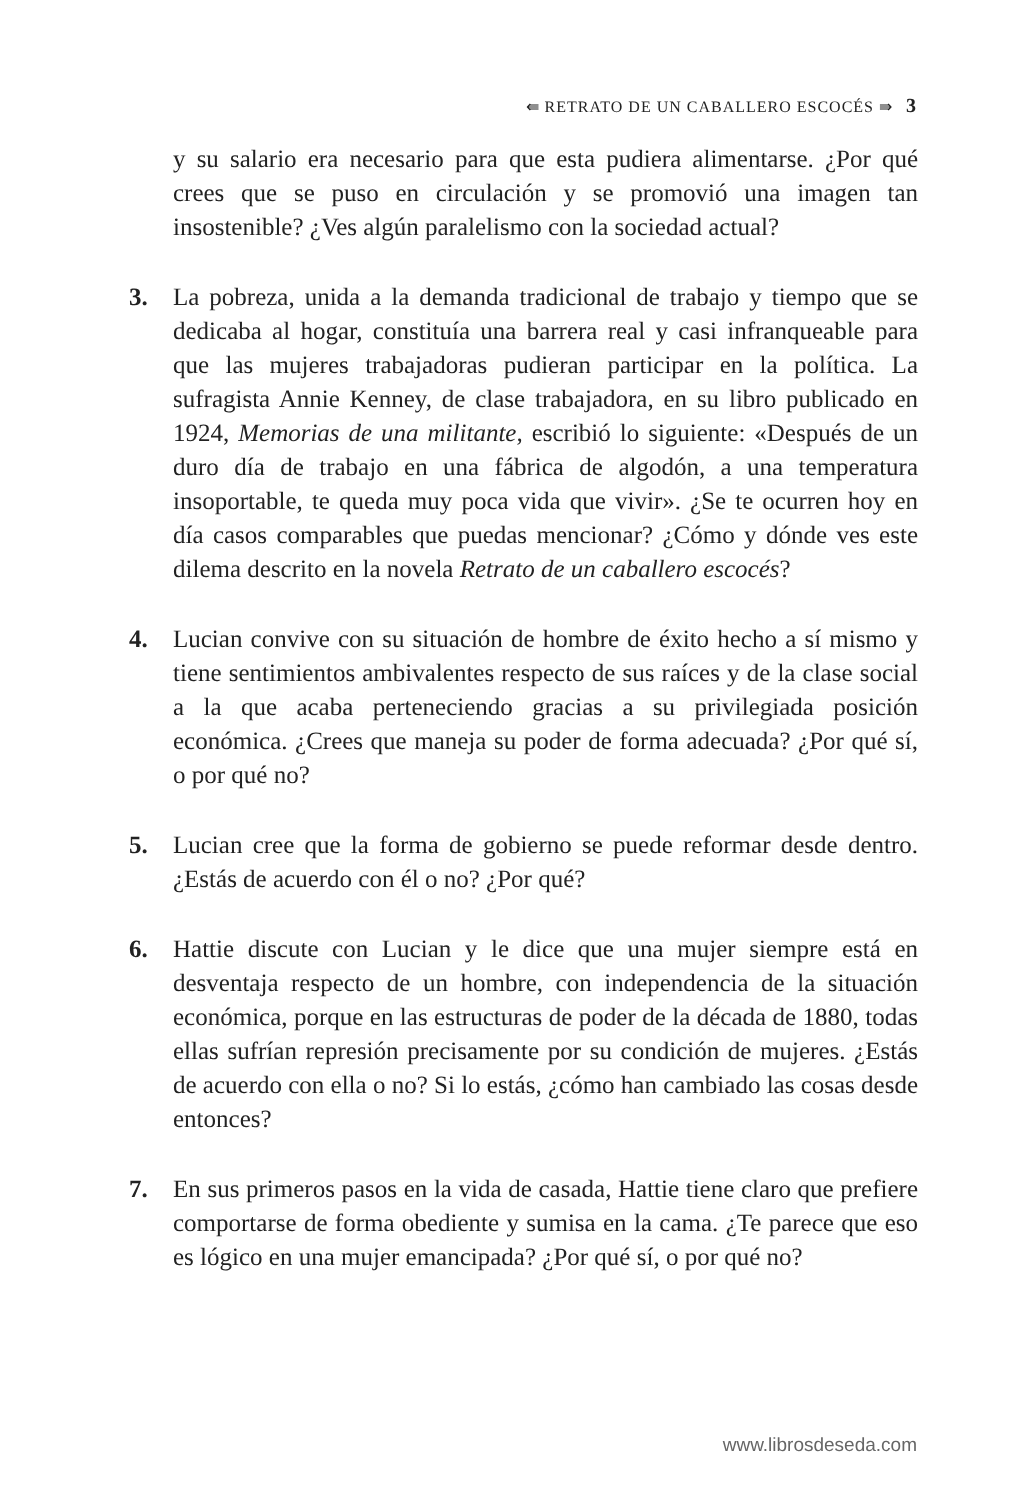⇚ RETRATO DE UN CABALLERO ESCOCÉS ⇛ 3
y su salario era necesario para que esta pudiera alimentarse. ¿Por qué crees que se puso en circulación y se promovió una imagen tan insostenible? ¿Ves algún paralelismo con la sociedad actual?
3. La pobreza, unida a la demanda tradicional de trabajo y tiempo que se dedicaba al hogar, constituía una barrera real y casi infranqueable para que las mujeres trabajadoras pudieran participar en la política. La sufragista Annie Kenney, de clase trabajadora, en su libro publicado en 1924, Memorias de una militante, escribió lo siguiente: «Después de un duro día de trabajo en una fábrica de algodón, a una temperatura insoportable, te queda muy poca vida que vivir». ¿Se te ocurren hoy en día casos comparables que puedas mencionar? ¿Cómo y dónde ves este dilema descrito en la novela Retrato de un caballero escocés?
4. Lucian convive con su situación de hombre de éxito hecho a sí mismo y tiene sentimientos ambivalentes respecto de sus raíces y de la clase social a la que acaba perteneciendo gracias a su privilegiada posición económica. ¿Crees que maneja su poder de forma adecuada? ¿Por qué sí, o por qué no?
5. Lucian cree que la forma de gobierno se puede reformar desde dentro. ¿Estás de acuerdo con él o no? ¿Por qué?
6. Hattie discute con Lucian y le dice que una mujer siempre está en desventaja respecto de un hombre, con independencia de la situación económica, porque en las estructuras de poder de la década de 1880, todas ellas sufrían represión precisamente por su condición de mujeres. ¿Estás de acuerdo con ella o no? Si lo estás, ¿cómo han cambiado las cosas desde entonces?
7. En sus primeros pasos en la vida de casada, Hattie tiene claro que prefiere comportarse de forma obediente y sumisa en la cama. ¿Te parece que eso es lógico en una mujer emancipada? ¿Por qué sí, o por qué no?
www.librosdeseda.com